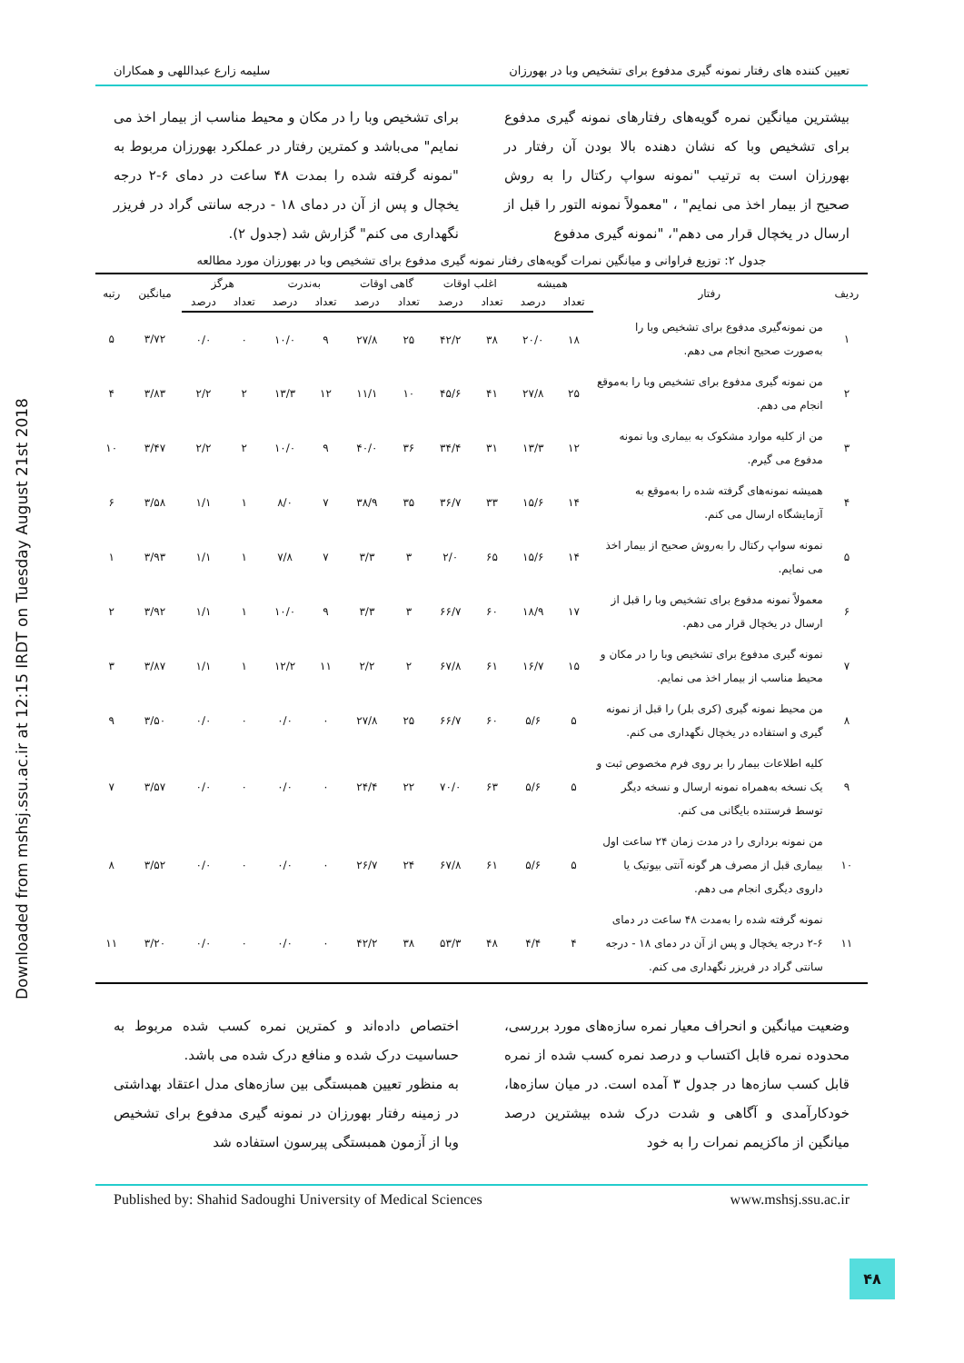تعیین کننده های رفتار نمونه گیری مدفوع برای تشخیص وبا در بهورزان سلیمه زارع عبداللهی و همکاران
بیشترین میانگین نمره گویه‌های رفتارهای نمونه گیری مدفوع برای تشخیص وبا که نشان دهنده بالا بودن آن رفتار در بهورزان است به ترتیب "نمونه سواپ رکتال را به روش صحیح از بیمار اخذ می نمایم" ، "معمولاً نمونه التور را قبل از ارسال در یخچال قرار می دهم"، "نمونه گیری مدفوع
برای تشخیص وبا را در مکان و محیط مناسب از بیمار اخذ می نمایم" می‌باشد و کمترین رفتار در عملکرد بهورزان مربوط به "نمونه گرفته شده را بمدت ۴۸ ساعت در دمای ۶-۲ درجه یخچال و پس از آن در دمای ۱۸ - درجه سانتی گراد در فریزر نگهداری می کنم" گزارش شد (جدول ۲).
جدول ۲: توزیع فراوانی و میانگین نمرات گویه‌های رفتار نمونه گیری مدفوع برای تشخیص وبا در بهورزان مورد مطالعه
| ردیف | رفتار | همیشه | | اغلب اوقات | | گاهی اوقات | | به‌ندرت | | هرگز | | میانگین | رتبه |
| --- | --- | --- | --- | --- | --- | --- | --- | --- | --- | --- | --- | --- | --- |
| | | تعداد | درصد | تعداد | درصد | تعداد | درصد | تعداد | درصد | تعداد | درصد | | |
| ۱ | من نمونه‌گیری مدفوع برای تشخیص وبا را به‌صورت صحیح انجام می دهم. | ۱۸ | ۲۰/۰ | ۳۸ | ۴۲/۲ | ۲۵ | ۲۷/۸ | ۹ | ۱۰/۰ | ۰ | ۰/۰ | ۳/۷۲ | ۵ |
| ۲ | من نمونه گیری مدفوع برای تشخیص وبا را به‌موقع انجام می دهم. | ۲۵ | ۲۷/۸ | ۴۱ | ۴۵/۶ | ۱۰ | ۱۱/۱ | ۱۲ | ۱۳/۳ | ۲ | ۲/۲ | ۳/۸۳ | ۴ |
| ۳ | من از کلیه موارد مشکوک به بیماری وبا نمونه مدفوع می گیرم. | ۱۲ | ۱۳/۳ | ۳۱ | ۳۴/۴ | ۳۶ | ۴۰/۰ | ۹ | ۱۰/۰ | ۲ | ۲/۲ | ۳/۴۷ | ۱۰ |
| ۴ | همیشه نمونه‌های گرفته شده را به‌موقع به آزمایشگاه ارسال می کنم. | ۱۴ | ۱۵/۶ | ۳۳ | ۳۶/۷ | ۳۵ | ۳۸/۹ | ۷ | ۸/۰ | ۱ | ۱/۱ | ۳/۵۸ | ۶ |
| ۵ | نمونه سواپ رکتال را به‌روش صحیح از بیمار اخذ می نمایم. | ۱۴ | ۱۵/۶ | ۶۵ | ۲/۰ | ۳ | ۳/۳ | ۷ | ۷/۸ | ۱ | ۱/۱ | ۳/۹۳ | ۱ |
| ۶ | معمولاً نمونه مدفوع برای تشخیص وبا را قبل از ارسال در یخچال قرار می دهم. | ۱۷ | ۱۸/۹ | ۶۰ | ۶۶/۷ | ۳ | ۳/۳ | ۹ | ۱۰/۰ | ۱ | ۱/۱ | ۳/۹۲ | ۲ |
| ۷ | نمونه گیری مدفوع برای تشخیص وبا را در مکان و محیط مناسب از بیمار اخذ می نمایم. | ۱۵ | ۱۶/۷ | ۶۱ | ۶۷/۸ | ۲ | ۲/۲ | ۱۱ | ۱۲/۲ | ۱ | ۱/۱ | ۳/۸۷ | ۳ |
| ۸ | من محیط نمونه گیری (کری بلر) را قبل از نمونه گیری و استفاده در یخچال نگهداری می کنم. | ۵ | ۵/۶ | ۶۰ | ۶۶/۷ | ۲۵ | ۲۷/۸ | ۰ | ۰/۰ | ۰ | ۰/۰ | ۳/۵۰ | ۹ |
| ۹ | کلیه اطلاعات بیمار را بر روی فرم مخصوص ثبت و یک نسخه به‌همراه نمونه ارسال و نسخه دیگر توسط فرستنده بایگانی می کنم. | ۵ | ۵/۶ | ۶۳ | ۷۰/۰ | ۲۲ | ۲۴/۴ | ۰ | ۰/۰ | ۰ | ۰/۰ | ۳/۵۷ | ۷ |
| ۱۰ | من نمونه برداری را در مدت زمان ۲۴ ساعت اول بیماری قبل از مصرف هر گونه آنتی بیوتیک یا داروی دیگری انجام می دهم. | ۵ | ۵/۶ | ۶۱ | ۶۷/۸ | ۲۴ | ۲۶/۷ | ۰ | ۰/۰ | ۰ | ۰/۰ | ۳/۵۲ | ۸ |
| ۱۱ | نمونه گرفته شده را به‌مدت ۴۸ ساعت در دمای ۶-۲ درجه یخچال و پس از آن در دمای ۱۸ - درجه سانتی گراد در فریزر نگهداری می کنم. | ۴ | ۴/۴ | ۴۸ | ۵۳/۳ | ۳۸ | ۴۲/۲ | ۰ | ۰/۰ | ۰ | ۰/۰ | ۳/۲۰ | ۱۱ |
وضعیت میانگین و انحراف معیار نمره سازه‌های مورد بررسی، محدوده نمره قابل اکتساب و درصد نمره کسب شده از نمره قابل کسب سازه‌ها در جدول ۳ آمده است. در میان سازه‌ها، خودکارآمدی و آگاهی و شدت درک شده بیشترین درصد میانگین از ماکزیمم نمرات را به خود
اختصاص داده‌اند و کمترین نمره کسب شده مربوط به حساسیت درک شده و منافع درک شده می باشد.
به منظور تعیین همبستگی بین سازه‌های مدل اعتقاد بهداشتی در زمینه رفتار بهورزان در نمونه گیری مدفوع برای تشخیص وبا از آزمون همبستگی پیرسون استفاده شد
Published by: Shahid Sadoughi University of Medical Sciences www.mshsj.ssu.ac.ir
Downloaded from mshsj.ssu.ac.ir at 12:15 IRDT on Tuesday August 21st 2018
۴۸